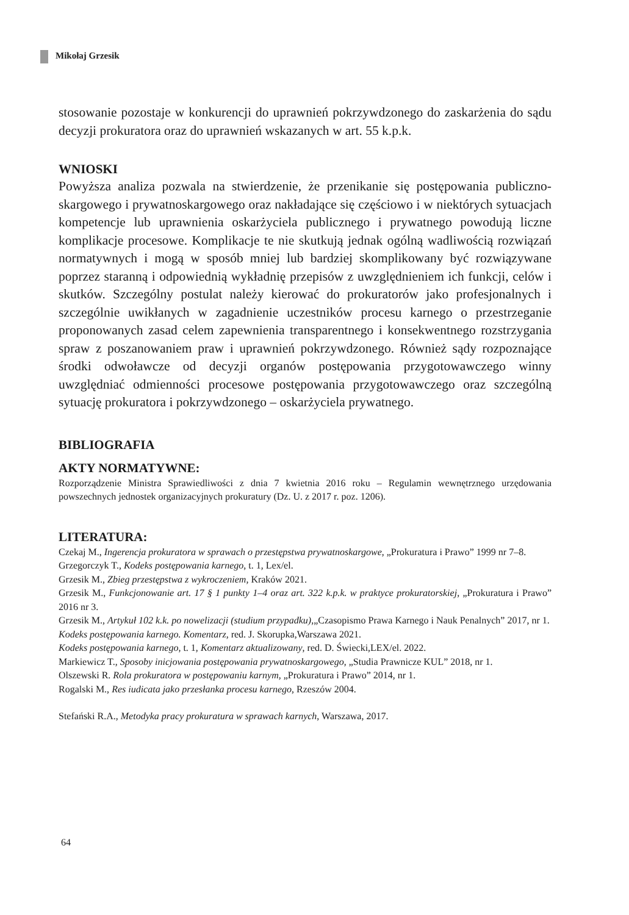Mikołaj Grzesik
stosowanie pozostaje w konkurencji do uprawnień pokrzywdzonego do zaskarżenia do sądu decyzji prokuratora oraz do uprawnień wskazanych w art. 55 k.p.k.
WNIOSKI
Powyższa analiza pozwala na stwierdzenie, że przenikanie się postępowania publiczno­skargowego i prywatnoskargowego oraz nakładające się częściowo i w niektórych sytuacjach kompetencje lub uprawnienia oskarżyciela publicznego i prywatnego po­wodują liczne komplikacje procesowe. Komplikacje te nie skutkują jednak ogólną wadliwością rozwiązań normatywnych i mogą w sposób mniej lub bardziej skom­plikowany być rozwiązywane poprzez staranną i odpowiednią wykładnię przepisów z uwzględnieniem ich funkcji, celów i skutków. Szczególny postulat należy kiero­wać do prokuratorów jako profesjonalnych i szczególnie uwikłanych w zagadnienie uczestników procesu karnego o przestrzeganie proponowanych zasad celem zapew­nienia transparentnego i konsekwentnego rozstrzygania spraw z poszanowaniem praw i uprawnień pokrzywdzonego. Również sądy rozpoznające środki odwoławcze od decyzji organów postępowania przygotowawczego winny uwzględniać odmien­ności procesowe postępowania przygotowawczego oraz szczególną sytuację proku­ratora i pokrzywdzonego – oskarżyciela prywatnego.
BIBLIOGRAFIA
AKTY NORMATYWNE:
Rozporządzenie Ministra Sprawiedliwości z dnia 7 kwietnia 2016 roku – Regulamin wewnętrznego urzędowania powszechnych jednostek organizacyjnych prokuratury (Dz. U. z 2017 r. poz. 1206).
LITERATURA:
Czekaj M., Ingerencja prokuratora w sprawach o przestępstwa prywatnoskargowe, „Prokuratura i Prawo” 1999 nr 7–8.
Grzegorczyk T., Kodeks postępowania karnego, t. 1, Lex/el.
Grzesik M., Zbieg przestępstwa z wykroczeniem, Kraków 2021.
Grzesik M., Funkcjonowanie art. 17 § 1 punkty 1–4 oraz art. 322 k.p.k. w praktyce prokuratorskiej, „Pro­kuratura i Prawo” 2016 nr 3.
Grzesik M., Artykuł 102 k.k. po nowelizacji (studium przypadku),„Czasopismo Prawa Karnego i Nauk Penalnych” 2017, nr 1.
Kodeks postępowania karnego. Komentarz, red. J. Skorupka,Warszawa 2021.
Kodeks postępowania karnego, t. 1, Komentarz aktualizowany, red. D. Świecki,LEX/el. 2022.
Markiewicz T., Sposoby inicjowania postępowania prywatnoskargowego, „Studia Prawnicze KUL” 2018, nr 1.
Olszewski R. Rola prokuratora w postępowaniu karnym, „Prokuratura i Prawo” 2014, nr 1.
Rogalski M., Res iudicata jako przesłanka procesu karnego, Rzeszów 2004.
Stefański R.A., Metodyka pracy prokuratura w sprawach karnych, Warszawa, 2017.
64